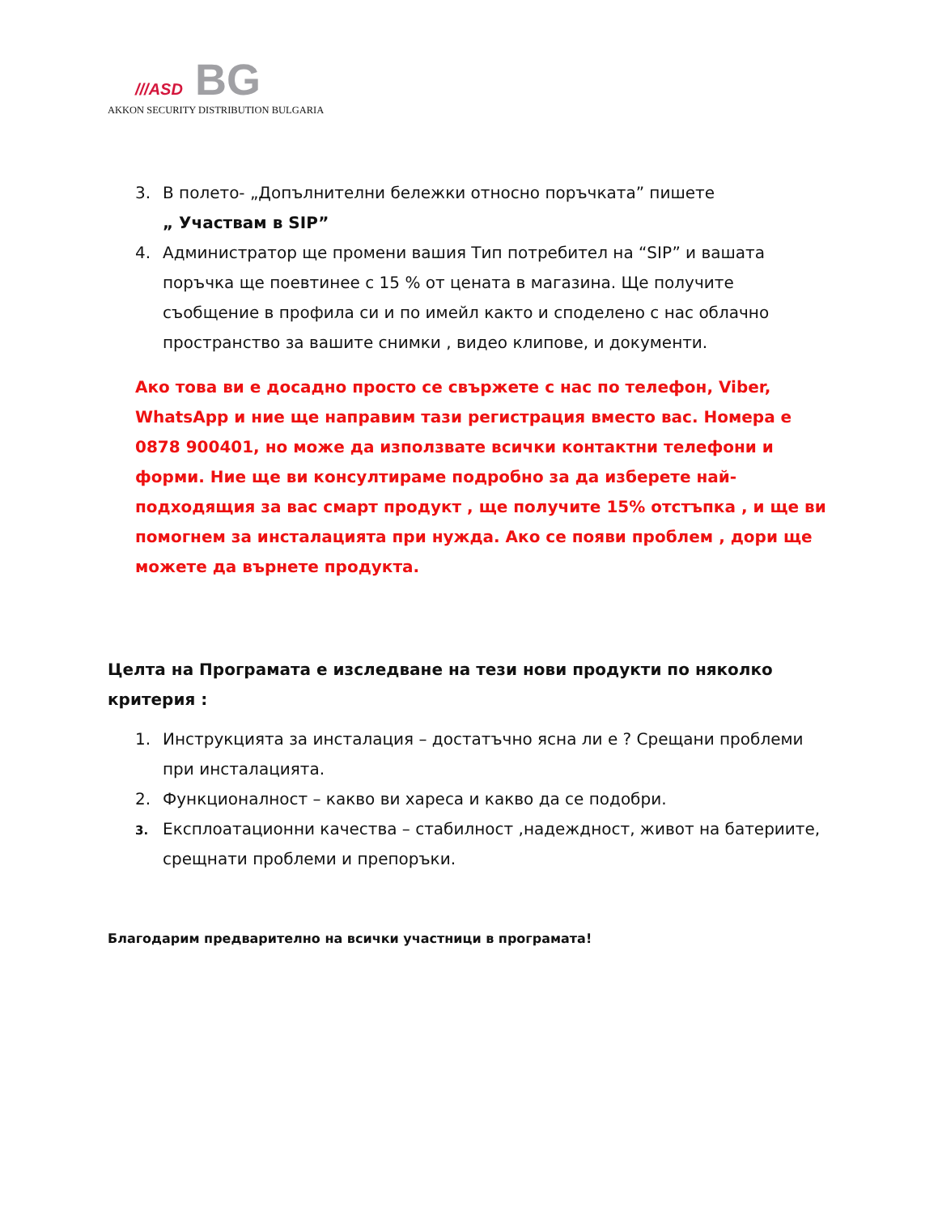///ASD BG
AKKON SECURITY DISTRIBUTION BULGARIA
3. В полето- „Допълнителни бележки относно поръчката” пишете
„ Участвам в SIP”
4. Администратор ще промени вашия Тип потребител на “SIP” и вашата поръчка ще поевтинее с 15 % от цената в магазина. Ще получите съобщение в профила си и по имейл както и споделено с нас облачно пространство за вашите снимки , видео клипове, и документи.
Ако това ви е досадно просто се свържете с нас по телефон, Viber, WhatsApp и ние ще направим тази регистрация вместо вас. Номера е 0878 900401, но може да използвате всички контактни телефони и форми. Ние ще ви консултираме подробно за да изберете най-подходящия за вас смарт продукт , ще получите 15% отстъпка , и ще ви помогнем за инсталацията при нужда. Ако се появи проблем , дори ще можете да върнете продукта.
Целта на Програмата е изследване на тези нови продукти по няколко критерия :
1. Инструкцията за инсталация – достатъчно ясна ли е ? Срещани проблеми при инсталацията.
2. Функционалност – какво ви хареса и какво да се подобри.
3. Експлоатационни качества – стабилност ,надеждност, живот на батериите, срещнати проблеми и препоръки.
Благодарим предварително на всички участници в програмата!